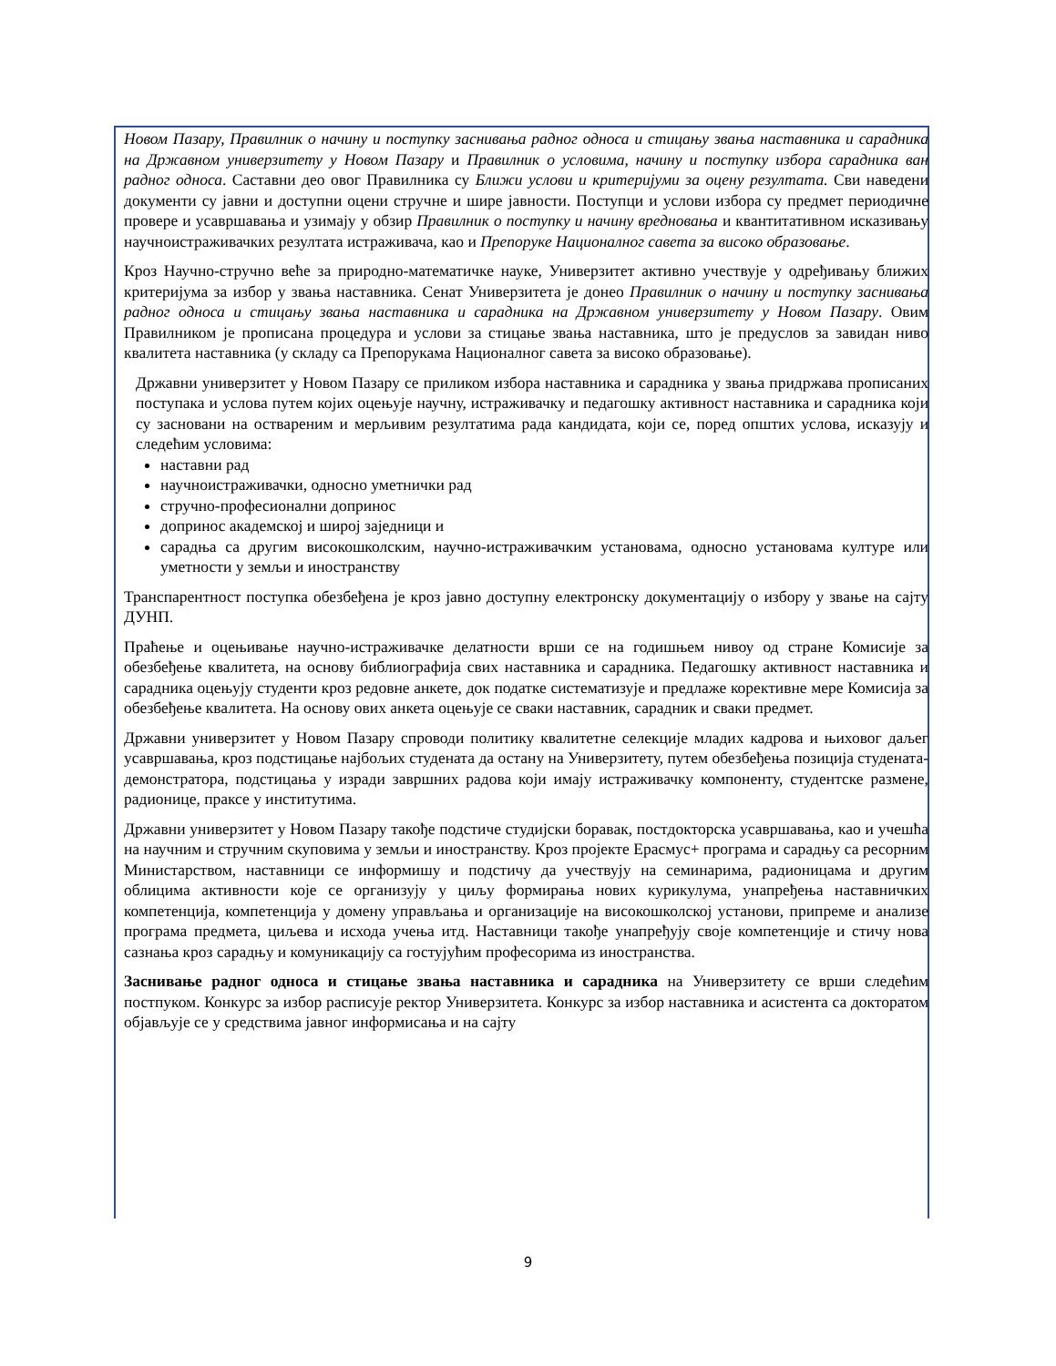Новом Пазару, Правилник о начину и поступку заснивања радног односа и стицању звања наставника и сарадника на Државном универзитету у Новом Пазару и Правилник о условима, начину и поступку избора сарадника ван радног односа. Саставни део овог Правилника су Ближи услови и критеријуми за оцену резултата. Сви наведени документи су јавни и доступни оцени стручне и шире јавности. Поступци и услови избора су предмет периодичне провере и усавршавања и узимају у обзир Правилник о поступку и начину вредновања и квантитативном исказивању научноистраживачких резултата истраживача, као и Препоруке Националног савета за високо образовање.
Кроз Научно-стручно веће за природно-математичке науке, Универзитет активно учествује у одређивању ближих критеријума за избор у звања наставника. Сенат Универзитета је донео Правилник о начину и поступку заснивања радног односа и стицању звања наставника и сарадника на Државном универзитету у Новом Пазару. Овим Правилником је прописана процедура и услови за стицање звања наставника, што је предуслов за завидан ниво квалитета наставника (у складу са Препорукама Националног савета за високо образовање).
Државни универзитет у Новом Пазару се приликом избора наставника и сарадника у звања придржава прописаних поступака и услова путем којих оцењује научну, истраживачку и педагошку активност наставника и сарадника који су засновани на оствареним и мерљивим резултатима рада кандидата, који се, поред општих услова, исказују и следећим условима:
наставни рад
научноистраживачки, односно уметнички рад
стручно-професионални допринос
допринос академској и широј заједници и
сарадња са другим високошколским, научно-истраживачким установама, односно установама културе или уметности у земљи и иностранству
Транспарентност поступка обезбеђена је кроз јавно доступну електронску документацију о избору у звање на сајту ДУНП.
Праћење и оцењивање научно-истраживачке делатности врши се на годишњем нивоу од стране Комисије за обезбеђење квалитета, на основу библиографија свих наставника и сарадника. Педагошку активност наставника и сарадника оцењују студенти кроз редовне анкете, док податке систематизује и предлаже корективне мере Комисија за обезбеђење квалитета. На основу ових анкета оцењује се сваки наставник, сарадник и сваки предмет.
Државни универзитет у Новом Пазару спроводи политику квалитетне селекције младих кадрова и њиховог даљег усавршавања, кроз подстицање најбољих студената да остану на Универзитету, путем обезбеђења позиција студената-демонстратора, подстицања у изради завршних радова који имају истраживачку компоненту, студентске размене, радионице, праксе у институтима.
Државни универзитет у Новом Пазару такође подстиче студијски боравак, постдокторска усавршавања, као и учешћа на научним и стручним скуповима у земљи и иностранству. Кроз пројекте Ерасмус+ програма и сарадњу са ресорним Министарством, наставници се информишу и подстичу да учествују на семинарима, радионицама и другим облицима активности које се организују у циљу формирања нових курикулума, унапређења наставничких компетенција, компетенција у домену управљања и организације на високошколској установи, припреме и анализе програма предмета, циљева и исхода учења итд. Наставници такође унапређују своје компетенције и стичу нова сазнања кроз сарадњу и комуникацију са гостујућим професорима из иностранства.
Заснивање радног односа и стицање звања наставника и сарадника на Универзитету се врши следећим постпуком. Конкурс за избор расписује ректор Универзитета. Конкурс за избор наставника и асистента са докторатом објављује се у средствима јавног информисања и на сајту
9